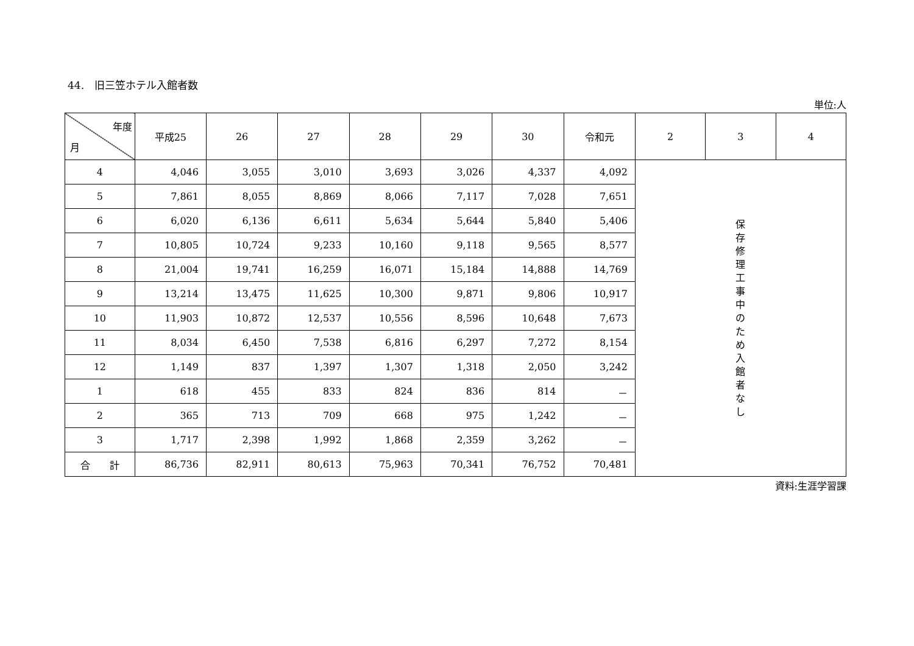44.　旧三笠ホテル入館者数
単位:人
| 年度 月 | 平成25 | 26 | 27 | 28 | 29 | 30 | 令和元 | 2 | 3 | 4 |
| --- | --- | --- | --- | --- | --- | --- | --- | --- | --- | --- |
| 4 | 4,046 | 3,055 | 3,010 | 3,693 | 3,026 | 4,337 | 4,092 | 保 存 修 理 工 事 中 の た め 入 館 者 な し | | |
| 5 | 7,861 | 8,055 | 8,869 | 8,066 | 7,117 | 7,028 | 7,651 | | | |
| 6 | 6,020 | 6,136 | 6,611 | 5,634 | 5,644 | 5,840 | 5,406 | | | |
| 7 | 10,805 | 10,724 | 9,233 | 10,160 | 9,118 | 9,565 | 8,577 | | | |
| 8 | 21,004 | 19,741 | 16,259 | 16,071 | 15,184 | 14,888 | 14,769 | | | |
| 9 | 13,214 | 13,475 | 11,625 | 10,300 | 9,871 | 9,806 | 10,917 | | | |
| 10 | 11,903 | 10,872 | 12,537 | 10,556 | 8,596 | 10,648 | 7,673 | | | |
| 11 | 8,034 | 6,450 | 7,538 | 6,816 | 6,297 | 7,272 | 8,154 | | | |
| 12 | 1,149 | 837 | 1,397 | 1,307 | 1,318 | 2,050 | 3,242 | | | |
| 1 | 618 | 455 | 833 | 824 | 836 | 814 | － | | | |
| 2 | 365 | 713 | 709 | 668 | 975 | 1,242 | － | | | |
| 3 | 1,717 | 2,398 | 1,992 | 1,868 | 2,359 | 3,262 | － | | | |
| 合 計 | 86,736 | 82,911 | 80,613 | 75,963 | 70,341 | 76,752 | 70,481 | | | |
資料:生涯学習課